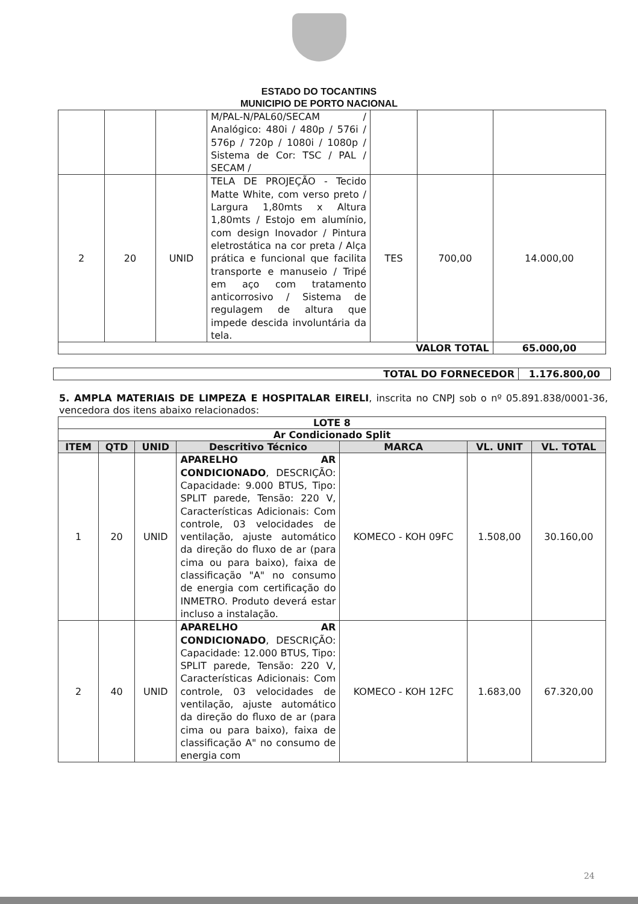ESTADO DO TOCANTINS
MUNICIPIO DE PORTO NACIONAL
| | | | M/PAL-N/PAL60/SECAM / Analógico: 480i / 480p / 576i / 576p / 720p / 1080i / 1080p / Sistema de Cor: TSC / PAL / SECAM / | | | |
| 2 | 20 | UNID | TELA DE PROJEÇÃO - Tecido Matte White, com verso preto / Largura 1,80mts x Altura 1,80mts / Estojo em alumínio, com design Inovador / Pintura eletrostática na cor preta / Alça prática e funcional que facilita transporte e manuseio / Tripé em aço com tratamento anticorrosivo / Sistema de regulagem de altura que impede descida involuntária da tela. | TES | 700,00 | 14.000,00 |
| VALOR TOTAL | | | | | | 65.000,00 |
| TOTAL DO FORNECEDOR | 1.176.800,00 |
5. AMPLA MATERIAIS DE LIMPEZA E HOSPITALAR EIRELI, inscrita no CNPJ sob o nº 05.891.838/0001-36, vencedora dos itens abaixo relacionados:
| LOTE 8 | | | | | | |
| Ar Condicionado Split | | | | | | |
| ITEM | QTD | UNID | Descritivo Técnico | MARCA | VL. UNIT | VL. TOTAL |
| 1 | 20 | UNID | APARELHO AR CONDICIONADO , DESCRIÇÃO: Capacidade: 9.000 BTUS, Tipo: SPLIT parede, Tensão: 220 V, Características Adicionais: Com controle, 03 velocidades de ventilação, ajuste automático da direção do fluxo de ar (para cima ou para baixo), faixa de classificação "A" no consumo de energia com certificação do INMETRO. Produto deverá estar incluso a instalação. | KOMECO - KOH 09FC | 1.508,00 | 30.160,00 |
| 2 | 40 | UNID | APARELHO AR CONDICIONADO , DESCRIÇÃO: Capacidade: 12.000 BTUS, Tipo: SPLIT parede, Tensão: 220 V, Características Adicionais: Com controle, 03 velocidades de ventilação, ajuste automático da direção do fluxo de ar (para cima ou para baixo), faixa de classificação A" no consumo de energia com | KOMECO - KOH 12FC | 1.683,00 | 67.320,00 |
24